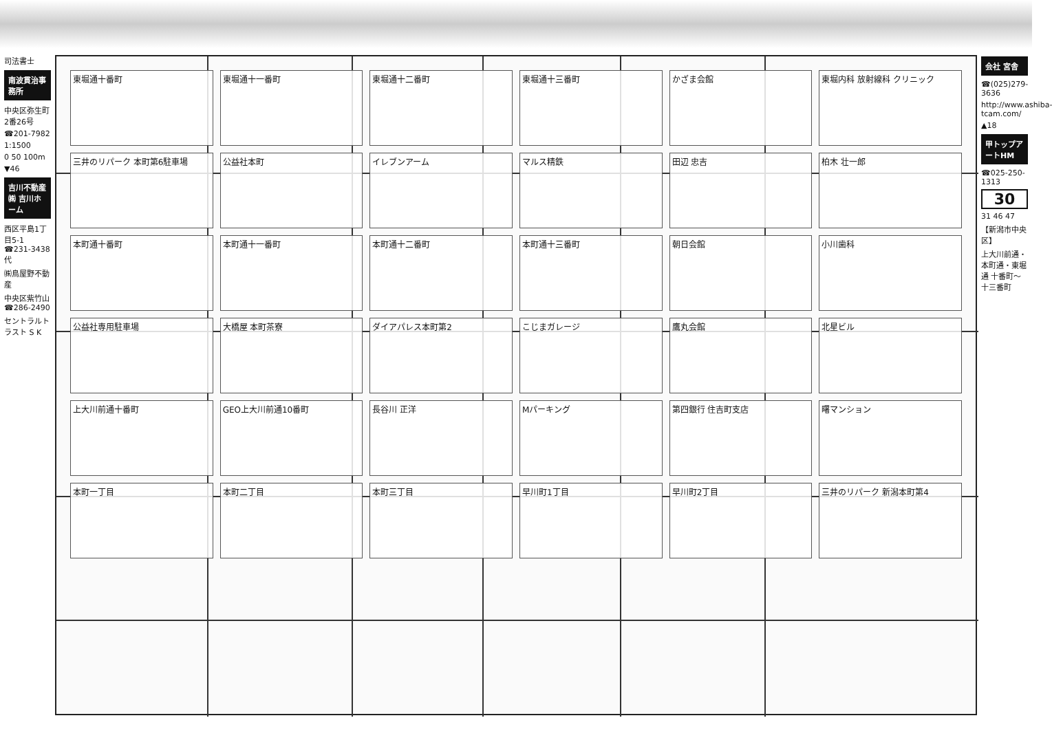司法書士
南波貫治事務所
中央区弥生町2番26号
☎201-7982
1:1500
0 50 100m
▼46
吉川不動産㈱ 吉川ホーム
西区平島1丁目5-1 ☎231-3438代
㈱鳥屋野不動産
中央区紫竹山 ☎286-2490
セントラルトラスト S K
東堀通十番町
東堀通十一番町
東堀通十二番町
東堀通十三番町
かざま会館
東堀内科 放射線科 クリニック
三井のリパーク 本町第6駐車場
公益社本町
イレブンアーム
マルス精鉄
田辺 忠吉
柏木 壮一郎
本町通十番町
本町通十一番町
本町通十二番町
本町通十三番町
朝日会館
小川歯科
公益社専用駐車場
大橋屋 本町茶寮
ダイアパレス本町第2
こじまガレージ
鷹丸会館
北星ビル
上大川前通十番町
GEO上大川前通10番町
長谷川 正洋
Mパーキング
第四銀行 住吉町支店
曙マンション
本町一丁目
本町二丁目
本町三丁目
早川町1丁目
早川町2丁目
三井のリパーク 新潟本町第4
会社 宮舎
☎(025)279-3636
http://www.ashiba-tcam.com/
▲18
甲トップアートHM
☎025-250-1313
30
31 46 47
【新潟市中央区】
上大川前通・本町通・東堀通 十番町〜十三番町